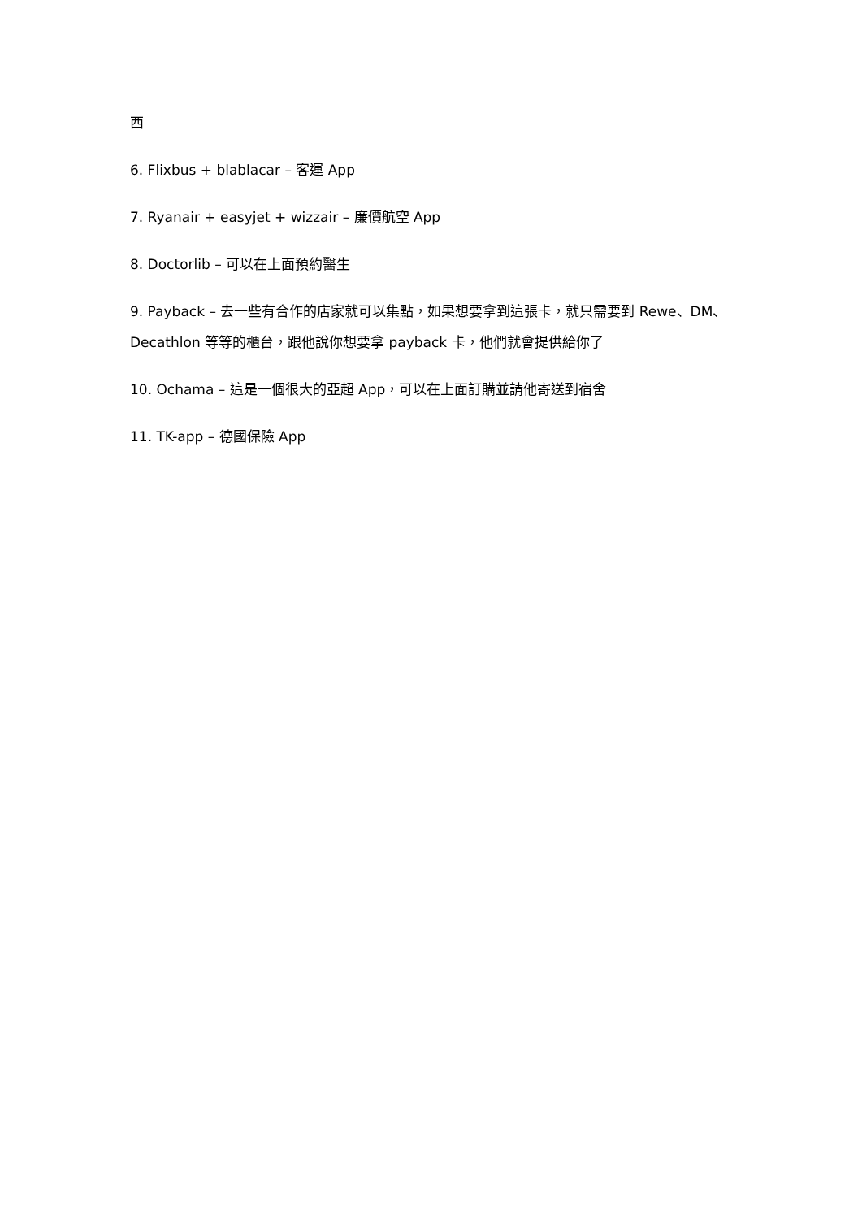西
6. Flixbus + blablacar – 客運 App
7. Ryanair + easyjet + wizzair – 廉價航空 App
8. Doctorlib – 可以在上面預約醫生
9. Payback – 去一些有合作的店家就可以集點，如果想要拿到這張卡，就只需要到 Rewe、DM、Decathlon 等等的櫃台，跟他說你想要拿 payback 卡，他們就會提供給你了
10. Ochama – 這是一個很大的亞超 App，可以在上面訂購並請他寄送到宿舍
11. TK-app – 德國保險 App